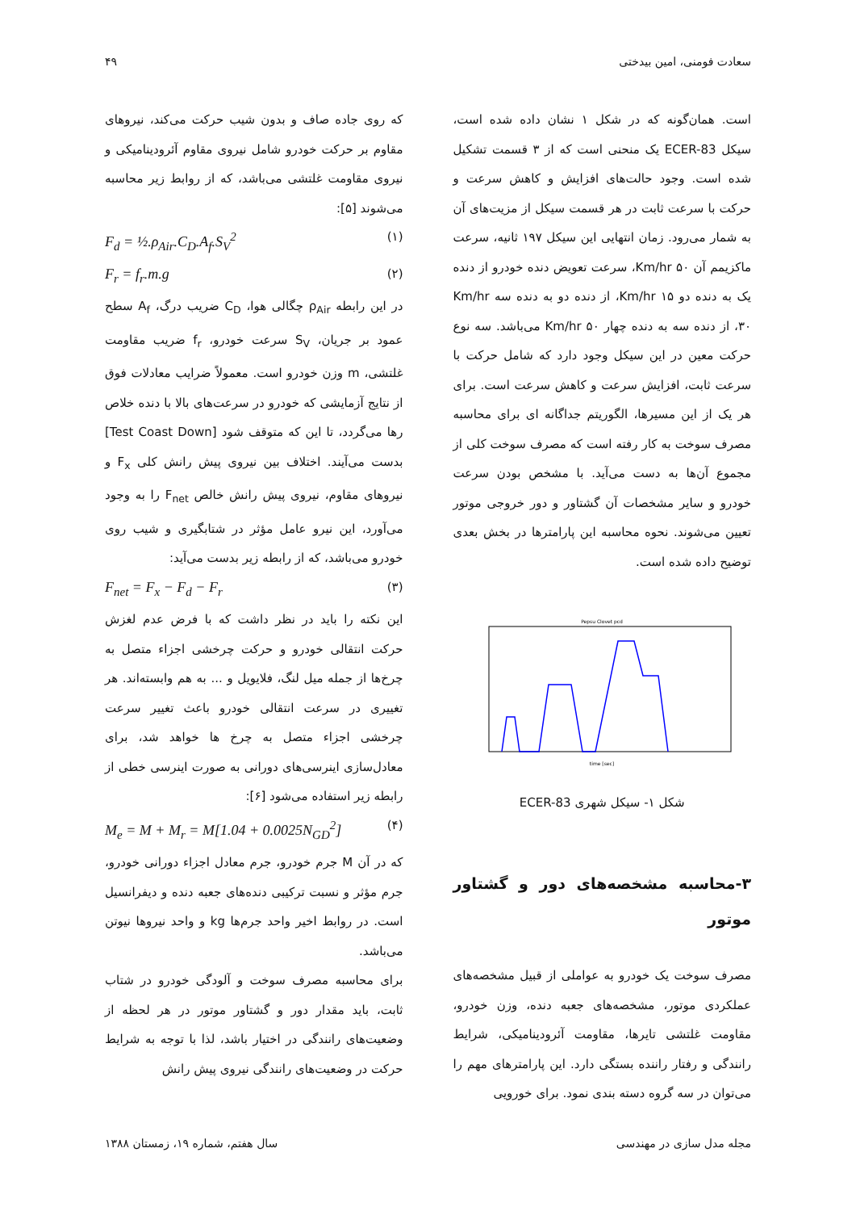سعادت فومنی، امین بیدختی ۴۹
است. همان‌گونه که در شکل ۱ نشان داده شده است، سیکل ECER-83 یک منحنی است که از ۳ قسمت تشکیل شده است. وجود حالت‌های افزایش و کاهش سرعت و حرکت با سرعت ثابت در هر قسمت سیکل از مزیت‌های آن به شمار می‌رود. زمان انتهایی این سیکل ۱۹۷ ثانیه، سرعت ماکزیمم آن Km/hr ۵۰، سرعت تعویض دنده خودرو از دنده یک به دنده دو Km/hr ۱۵، از دنده دو به دنده سه Km/hr ۳۰، از دنده سه به دنده چهار Km/hr ۵۰ می‌باشد. سه نوع حرکت معین در این سیکل وجود دارد که شامل حرکت با سرعت ثابت، افزایش سرعت و کاهش سرعت است. برای هر یک از این مسیرها، الگوریتم جداگانه ای برای محاسبه مصرف سوخت به کار رفته است که مصرف سوخت کلی از مجموع آن‌ها به دست می‌آید. با مشخص بودن سرعت خودرو و سایر مشخصات آن گشتاور و دور خروجی موتور تعیین می‌شوند. نحوه محاسبه این پارامترها در بخش بعدی توضیح داده شده است.
Pepsu Clovet pcd
time [sec]
شکل ۱- سیکل شهری ECER-83
۳-محاسبه مشخصه‌های دور و گشتاور موتور
مصرف سوخت یک خودرو به عواملی از قبیل مشخصه‌های عملکردی موتور، مشخصه‌های جعبه دنده، وزن خودرو، مقاومت غلتشی تایرها، مقاومت آئرودینامیکی، شرایط رانندگی و رفتار راننده بستگی دارد. این پارامترهای مهم را می‌توان در سه گروه دسته بندی نمود. برای خورویی
که روی جاده صاف و بدون شیب حرکت می‌کند، نیروهای مقاوم بر حرکت خودرو شامل نیروی مقاوم آئرودینامیکی و نیروی مقاومت غلتشی می‌باشد، که از روابط زیر محاسبه می‌شوند [۵]:
F<sub>d</sub> = ½.ρ<sub>Air</sub>.C<sub>D</sub>.A<sub>f</sub>.S<sub>V</sub><sup>2</sup> (۱)
F<sub>r</sub> = f<sub>r</sub>.m.g (۲)
در این رابطه ρ<sub>Air</sub> چگالی هوا، C<sub>D</sub> ضریب درگ، A<sub>f</sub> سطح عمود بر جریان، S<sub>V</sub> سرعت خودرو، f<sub>r</sub> ضریب مقاومت غلتشی، m وزن خودرو است. معمولاً ضرایب معادلات فوق از نتایج آزمایشی که خودرو در سرعت‌های بالا با دنده خلاص رها می‌گردد، تا این که متوقف شود [Test Coast Down] بدست می‌آیند. اختلاف بین نیروی پیش رانش کلی F<sub>x</sub> و نیروهای مقاوم، نیروی پیش رانش خالص F<sub>net</sub> را به وجود می‌آورد، این نیرو عامل مؤثر در شتابگیری و شیب روی خودرو می‌باشد، که از رابطه زیر بدست می‌آید:
F<sub>net</sub> = F<sub>x</sub> − F<sub>d</sub> − F<sub>r</sub> (۳)
این نکته را باید در نظر داشت که با فرض عدم لغزش حرکت انتقالی خودرو و حرکت چرخشی اجزاء متصل به چرخ‌ها از جمله میل لنگ، فلایویل و ... به هم وابسته‌اند. هر تغییری در سرعت انتقالی خودرو باعث تغییر سرعت چرخشی اجزاء متصل به چرخ ها خواهد شد، برای معادل‌سازی اینرسی‌های دورانی به صورت اینرسی خطی از رابطه زیر استفاده می‌شود [۶]:
M<sub>e</sub> = M + M<sub>r</sub> = M[1.04 + 0.0025N<sub>GD</sub><sup>2</sup>] (۴)
که در آن M جرم خودرو، جرم معادل اجزاء دورانی خودرو، جرم مؤثر و نسبت ترکیبی دنده‌های جعبه دنده و دیفرانسیل است. در روابط اخیر واحد جرم‌ها kg و واحد نیروها نیوتن می‌باشد.
برای محاسبه مصرف سوخت و آلودگی خودرو در شتاب ثابت، باید مقدار دور و گشتاور موتور در هر لحظه از وضعیت‌های رانندگی در اختیار باشد، لذا با توجه به شرایط حرکت در وضعیت‌های رانندگی نیروی پیش رانش
مجله مدل سازی در مهندسی سال هفتم، شماره ۱۹، زمستان ۱۳۸۸